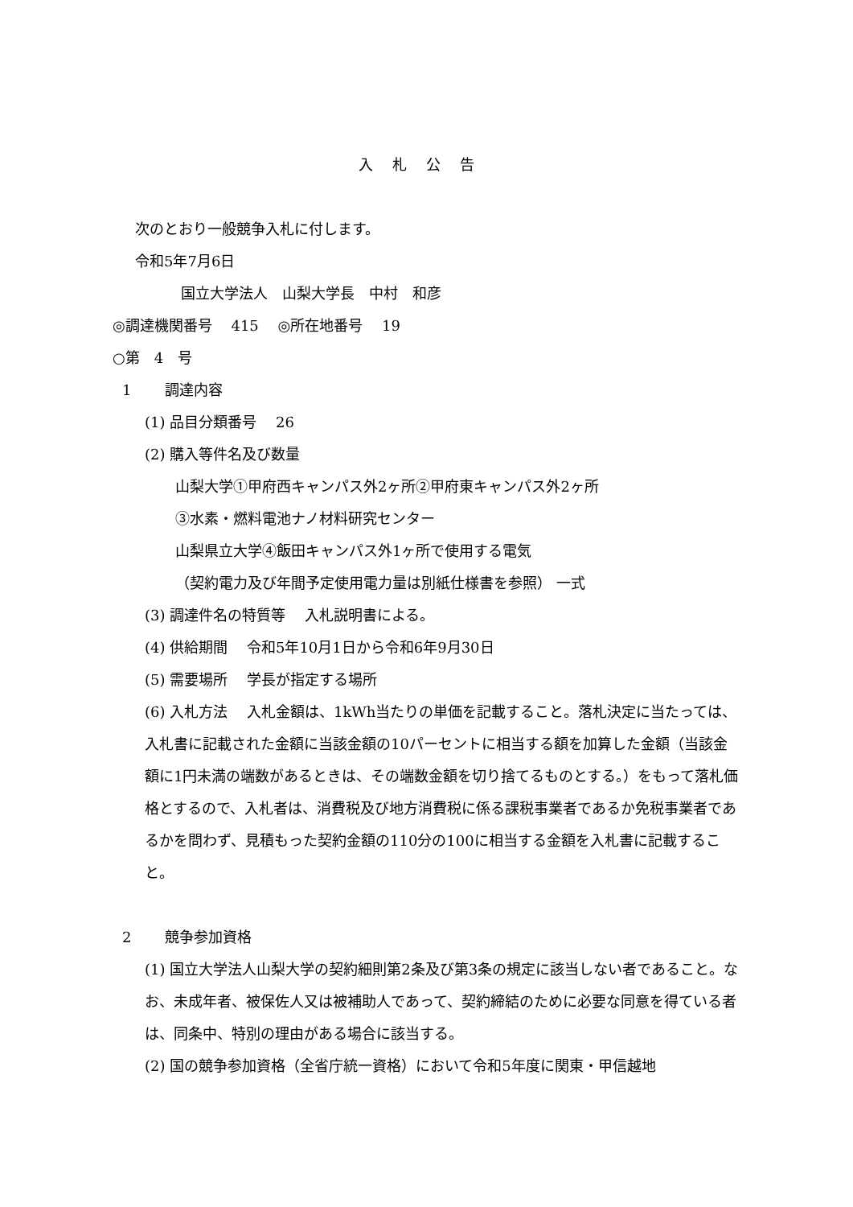入札公告
次のとおり一般競争入札に付します。
令和5年7月6日
国立大学法人　山梨大学長　中村　和彦
◎調達機関番号　 415　 ◎所在地番号　 19
○第　4　号
1　　 調達内容
(1) 品目分類番号　 26
(2) 購入等件名及び数量
山梨大学①甲府西キャンパス外2ヶ所②甲府東キャンパス外2ヶ所
③水素・燃料電池ナノ材料研究センター
山梨県立大学④飯田キャンパス外1ヶ所で使用する電気
（契約電力及び年間予定使用電力量は別紙仕様書を参照） 一式
(3) 調達件名の特質等　 入札説明書による。
(4) 供給期間　 令和5年10月1日から令和6年9月30日
(5) 需要場所　 学長が指定する場所
(6) 入札方法　 入札金額は、1kWh当たりの単価を記載すること。落札決定に当たっては、入札書に記載された金額に当該金額の10パーセントに相当する額を加算した金額（当該金額に1円未満の端数があるときは、その端数金額を切り捨てるものとする。）をもって落札価格とするので、入札者は、消費税及び地方消費税に係る課税事業者であるか免税事業者であるかを問わず、見積もった契約金額の110分の100に相当する金額を入札書に記載すること。
2　　 競争参加資格
(1) 国立大学法人山梨大学の契約細則第2条及び第3条の規定に該当しない者であること。なお、未成年者、被保佐人又は被補助人であって、契約締結のために必要な同意を得ている者は、同条中、特別の理由がある場合に該当する。
(2) 国の競争参加資格（全省庁統一資格）において令和5年度に関東・甲信越地